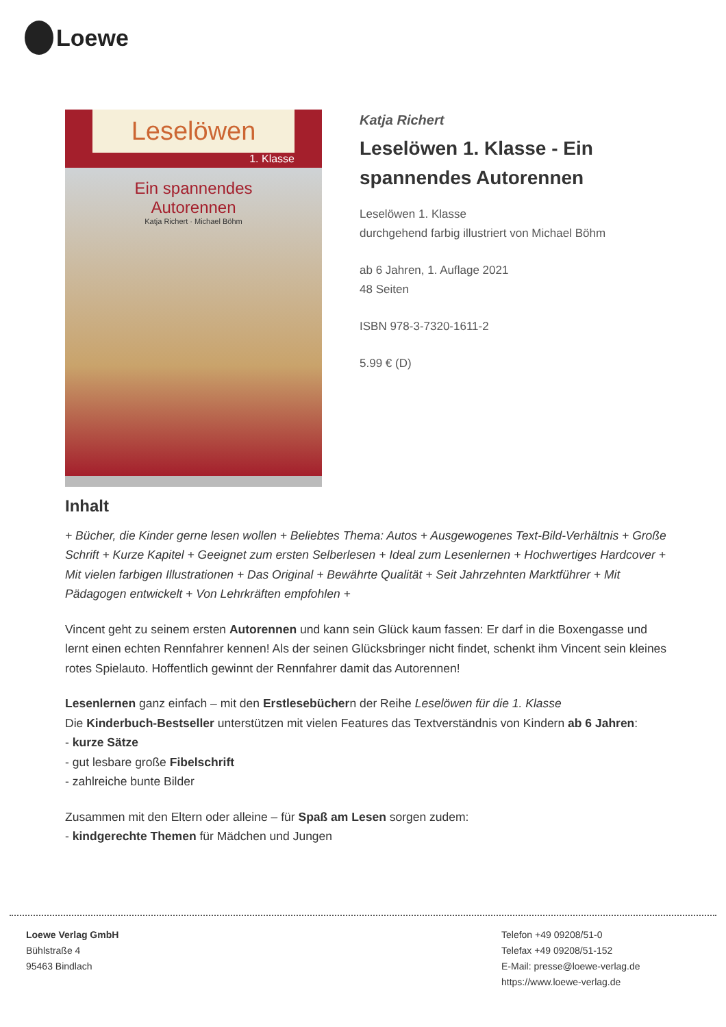Loewe
Leselöwen
1. Klasse
Ein spannendes
Autorennen
Katja Richert · Michael Böhm
Katja Richert
Leselöwen 1. Klasse - Ein spannendes Autorennen
Leselöwen 1. Klasse
durchgehend farbig illustriert von Michael Böhm
ab 6 Jahren, 1. Auflage 2021
48 Seiten
ISBN 978-3-7320-1611-2
5.99 € (D)
Inhalt
+ Bücher, die Kinder gerne lesen wollen + Beliebtes Thema: Autos + Ausgewogenes Text-Bild-Verhältnis + Große Schrift + Kurze Kapitel + Geeignet zum ersten Selberlesen + Ideal zum Lesenlernen + Hochwertiges Hardcover + Mit vielen farbigen Illustrationen + Das Original + Bewährte Qualität + Seit Jahrzehnten Marktführer + Mit Pädagogen entwickelt + Von Lehrkräften empfohlen +
Vincent geht zu seinem ersten Autorennen und kann sein Glück kaum fassen: Er darf in die Boxengasse und lernt einen echten Rennfahrer kennen! Als der seinen Glücksbringer nicht findet, schenkt ihm Vincent sein kleines rotes Spielauto. Hoffentlich gewinnt der Rennfahrer damit das Autorennen!
Lesenlernen ganz einfach – mit den Erstlesebüchern der Reihe Leselöwen für die 1. Klasse
Die Kinderbuch-Bestseller unterstützen mit vielen Features das Textverständnis von Kindern ab 6 Jahren:
- kurze Sätze
- gut lesbare große Fibelschrift
- zahlreiche bunte Bilder
Zusammen mit den Eltern oder alleine – für Spaß am Lesen sorgen zudem:
- kindgerechte Themen für Mädchen und Jungen
Loewe Verlag GmbH
Bühlstraße 4
95463 Bindlach
Telefon +49 09208/51-0
Telefax +49 09208/51-152
E-Mail: presse@loewe-verlag.de
https://www.loewe-verlag.de